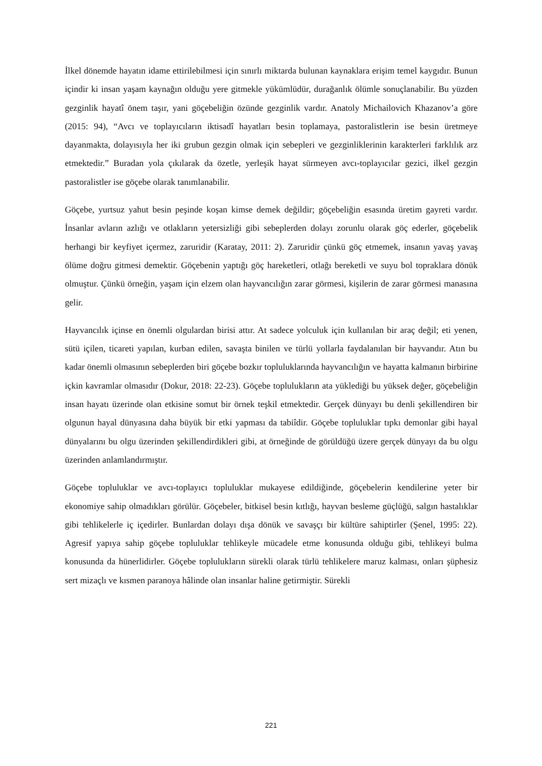İlkel dönemde hayatın idame ettirilebilmesi için sınırlı miktarda bulunan kaynaklara erişim temel kaygıdır. Bunun içindir ki insan yaşam kaynağın olduğu yere gitmekle yükümlüdür, durağanlık ölümle sonuçlanabilir. Bu yüzden gezginlik hayatî önem taşır, yani göçebeliğin özünde gezginlik vardır. Anatoly Michailovich Khazanov’a göre (2015: 94), “Avcı ve toplayıcıların iktisadî hayatları besin toplamaya, pastoralistlerin ise besin üretmeye dayanmakta, dolayısıyla her iki grubun gezgin olmak için sebepleri ve gezginliklerinin karakterleri farklılık arz etmektedir.” Buradan yola çıkılarak da özetle, yerleşik hayat sürmeyen avcı-toplayıcılar gezici, ilkel gezgin pastoralistler ise göçebe olarak tanımlanabilir.
Göçebe, yurtsuz yahut besin peşinde koşan kimse demek değildir; göçebeliğin esasında üretim gayreti vardır. İnsanlar avların azlığı ve otlakların yetersizliği gibi sebeplerden dolayı zorunlu olarak göç ederler, göçebelik herhangi bir keyfiyet içermez, zaruridir (Karatay, 2011: 2). Zaruridir çünkü göç etmemek, insanın yavaş yavaş ölüme doğru gitmesi demektir. Göçebenin yaptığı göç hareketleri, otlağı bereketli ve suyu bol topraklara dönük olmuştur. Çünkü örneğin, yaşam için elzem olan hayvancılığın zarar görmesi, kişilerin de zarar görmesi manasına gelir.
Hayvancılık içinse en önemli olgulardan birisi attır. At sadece yolculuk için kullanılan bir araç değil; eti yenen, sütü içilen, ticareti yapılan, kurban edilen, savaşta binilen ve türlü yollarla faydalanılan bir hayvandır. Atın bu kadar önemli olmasının sebeplerden biri göçebe bozkır topluluklarında hayvancılığın ve hayatta kalmanın birbirine içkin kavramlar olmasıdır (Dokur, 2018: 22-23). Göçebe toplulukların ata yüklediği bu yüksek değer, göçebeliğin insan hayatı üzerinde olan etkisine somut bir örnek teşkil etmektedir. Gerçek dünyayı bu denli şekillendiren bir olgunun hayal dünyasına daha büyük bir etki yapması da tabiîdir. Göçebe topluluklar tıpkı demonlar gibi hayal dünyalarını bu olgu üzerinden şekillendirdikleri gibi, at örneğinde de görüldüğü üzere gerçek dünyayı da bu olgu üzerinden anlamlandırmıştır.
Göçebe topluluklar ve avcı-toplayıcı topluluklar mukayese edildiğinde, göçebelerin kendilerine yeter bir ekonomiye sahip olmadıkları görülür. Göçebeler, bitkisel besin kıtlığı, hayvan besleme güçlüğü, salgın hastalıklar gibi tehlikelerle iç içedirler. Bunlardan dolayı dışa dönük ve savaşçı bir kültüre sahiptirler (Şenel, 1995: 22). Agresif yapıya sahip göçebe topluluklar tehlikeyle mücadele etme konusunda olduğu gibi, tehlikeyi bulma konusunda da hünerlidirler. Göçebe toplulukların sürekli olarak türlü tehlikelere maruz kalması, onları şüphesiz sert mizaçlı ve kısmen paranoya hâlinde olan insanlar haline getirmiştir. Sürekli
221